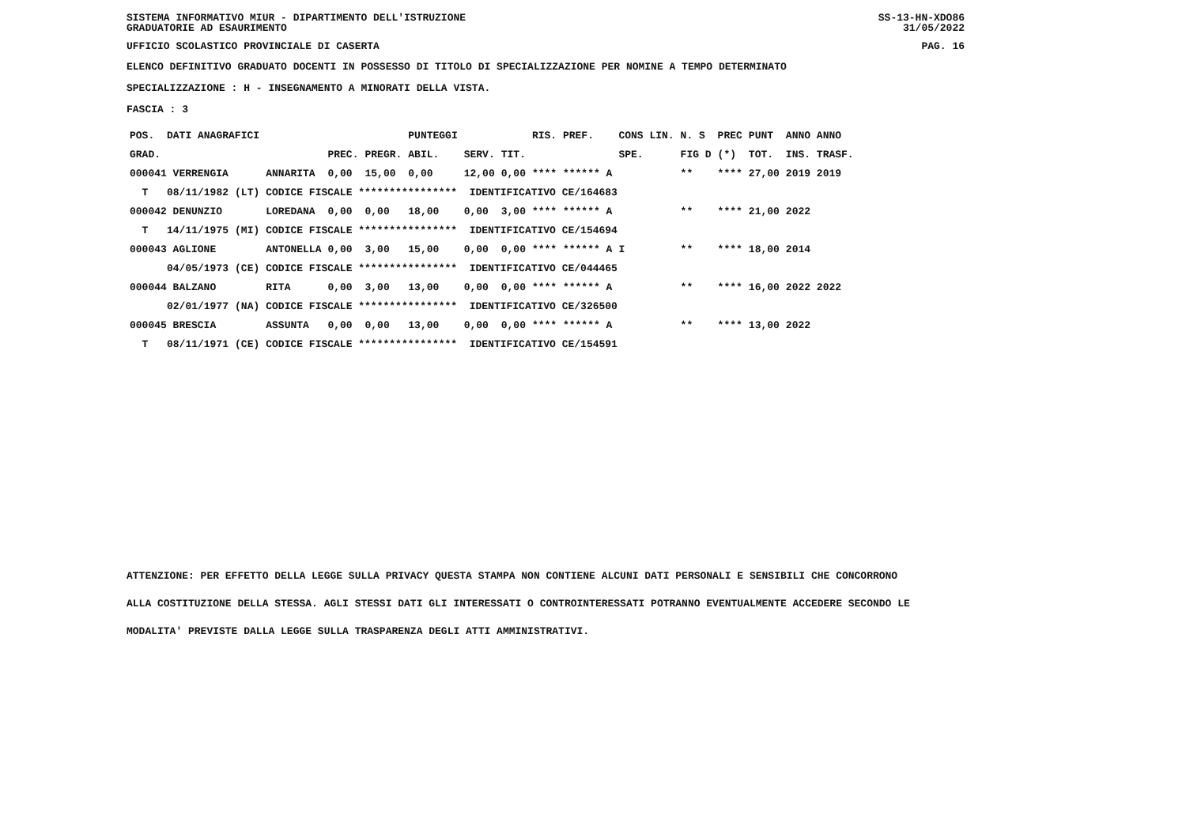SISTEMA INFORMATIVO MIUR - DIPARTIMENTO DELL'ISTRUZIONE
GRADUATORIE AD ESAURIMENTO SS-13-HN-XDO86
31/05/2022
UFFICIO SCOLASTICO PROVINCIALE DI CASERTA PAG. 16
ELENCO DEFINITIVO GRADUATO DOCENTI IN POSSESSO DI TITOLO DI SPECIALIZZAZIONE PER NOMINE A TEMPO DETERMINATO
SPECIALIZZAZIONE : H - INSEGNAMENTO A MINORATI DELLA VISTA.
FASCIA : 3
| POS. | DATI ANAGRAFICI | | | | | PUNTEGGI | | | RIS. PREF. | CONS LIN. | N. S | PREC | PUNT | ANNO ANNO |
| GRAD. | | | | PREC. | PREGR. | ABIL. | SERV. | TIT. | | SPE. | FIG D | (*) | TOT. | INS. TRASF. |
| 000041 VERRENGIA | | | ANNARITA | 0,00 | 15,00 | 0,00 | 12,00 | 0,00 | **** ****** A | | ** | **** | 27,00 | 2019 2019 |
| T | 08/11/1982 | (LT) | CODICE FISCALE **************** IDENTIFICATIVO CE/164683 | | | | | | | | | | | |
| 000042 DENUNZIO | | | LOREDANA | 0,00 | 0,00 | 18,00 | 0,00 | 3,00 | **** ****** A | | ** | **** | 21,00 | 2022 |
| T | 14/11/1975 | (MI) | CODICE FISCALE **************** IDENTIFICATIVO CE/154694 | | | | | | | | | | | |
| 000043 AGLIONE | | | ANTONELLA | 0,00 | 3,00 | 15,00 | 0,00 | 0,00 | **** ****** A | I | ** | **** | 18,00 | 2014 |
| | 04/05/1973 | (CE) | CODICE FISCALE **************** IDENTIFICATIVO CE/044465 | | | | | | | | | | | |
| 000044 BALZANO | | | RITA | 0,00 | 3,00 | 13,00 | 0,00 | 0,00 | **** ****** A | | ** | **** | 16,00 | 2022 2022 |
| | 02/01/1977 | (NA) | CODICE FISCALE **************** IDENTIFICATIVO CE/326500 | | | | | | | | | | | |
| 000045 BRESCIA | | | ASSUNTA | 0,00 | 0,00 | 13,00 | 0,00 | 0,00 | **** ****** A | | ** | **** | 13,00 | 2022 |
| T | 08/11/1971 | (CE) | CODICE FISCALE **************** IDENTIFICATIVO CE/154591 | | | | | | | | | | | |
ATTENZIONE: PER EFFETTO DELLA LEGGE SULLA PRIVACY QUESTA STAMPA NON CONTIENE ALCUNI DATI PERSONALI E SENSIBILI CHE CONCORRONO
ALLA COSTITUZIONE DELLA STESSA. AGLI STESSI DATI GLI INTERESSATI O CONTROINTERESSATI POTRANNO EVENTUALMENTE ACCEDERE SECONDO LE
MODALITA' PREVISTE DALLA LEGGE SULLA TRASPARENZA DEGLI ATTI AMMINISTRATIVI.